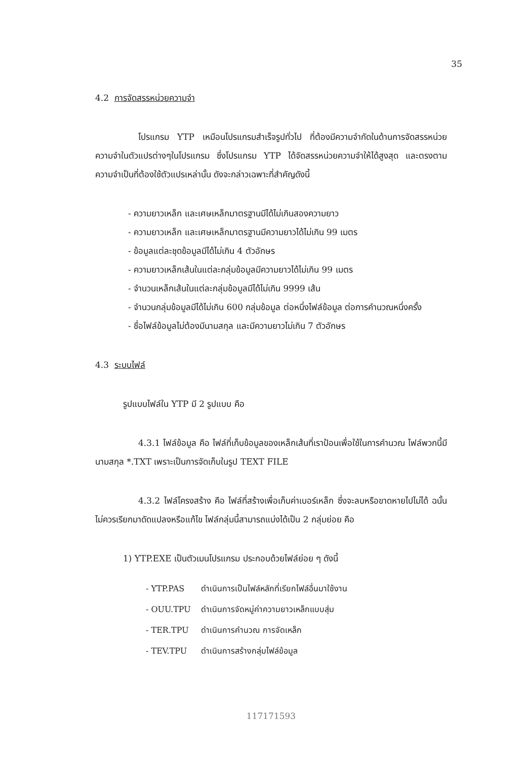35
4.2 การจัดสรรหน่วยความจำ
โปรแกรม YTP เหมือนโปรแกรมสำเร็จรูปทั่วไป ที่ต้องมีความจำกัดในด้านการจัดสรรหน่วยความจำในตัวแปรต่างๆในโปรแกรม ซึ่งโปรแกรม YTP ได้จัดสรรหน่วยความจำให้ได้สูงสุด และตรงตามความจำเป็นที่ต้องใช้ตัวแปรเหล่านั้น ดังจะกล่าวเฉพาะที่สำคัญดังนี้
- ความยาวเหล็ก และเศษเหล็กมาตรฐานมีได้ไม่เกินสองความยาว
- ความยาวเหล็ก และเศษเหล็กมาตรฐานมีความยาวได้ไม่เกิน 99 เมตร
- ข้อมูลแต่ละชุดข้อมูลมีได้ไม่เกิน 4 ตัวอักษร
- ความยาวเหล็กเส้นในแต่ละกลุ่มข้อมูลมีความยาวได้ไม่เกิน 99 เมตร
- จำนวนเหล็กเส้นในแต่ละกลุ่มข้อมูลมีได้ไม่เกิน 9999 เส้น
- จำนวนกลุ่มข้อมูลมีได้ไม่เกิน 600 กลุ่มข้อมูล ต่อหนึ่งไฟล์ข้อมูล ต่อการคำนวณหนึ่งครั้ง
- ชื่อไฟล์ข้อมูลไม่ต้องมีนามสกุล และมีความยาวไม่เกิน 7 ตัวอักษร
4.3 ระบบไฟล์
รูปแบบไฟล์ใน YTP มี 2 รูปแบบ คือ
4.3.1 ไฟล์ข้อมูล คือ ไฟล์ที่เก็บข้อมูลของเหล็กเส้นที่เราป้อนเพื่อใช้ในการคำนวณ ไฟล์พวกนี้มีนามสกุล *.TXT เพราะเป็นการจัดเก็บในรูป TEXT FILE
4.3.2 ไฟล์โครงสร้าง คือ ไฟล์ที่สร้างเพื่อเก็บค่าเบอร์เหล็ก ซึ่งจะลบหรือขาดหายไปไม่ได้ ฉนั้นไม่ควรเรียกมาดัดแปลงหรือแก้ไข ไฟล์กลุ่มนี้สามารถแบ่งได้เป็น 2 กลุ่มย่อย คือ
1) YTP.EXE เป็นตัวเมนโปรแกรม ประกอบด้วยไฟล์ย่อย ๆ ดังนี้
| - YTP.PAS | ดำเนินการเป็นไฟล์หลักที่เรียกไฟล์อื่นมาใช้งาน |
| - OUU.TPU | ดำเนินการจัดหมู่ค่าความยาวเหล็กแบบสุ่ม |
| - TER.TPU | ดำเนินการคำนวณ การจัดเหล็ก |
| - TEV.TPU | ดำเนินการสร้างกลุ่มไฟล์ข้อมูล |
117171593